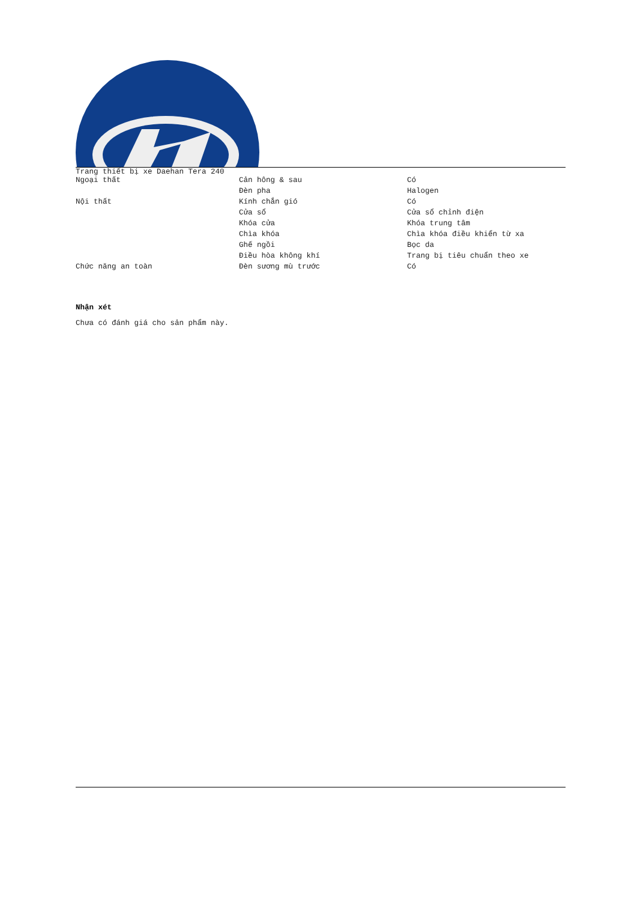Trang thiết bị xe Daehan Tera 240
| Ngoại thất | Cản hông & sau | Có |
| | Đèn pha | Halogen |
| Nội thất | Kính chắn gió | Có |
| | Cửa sổ | Cửa sổ chỉnh điện |
| | Khóa cửa | Khóa trung tâm |
| | Chìa khóa | Chìa khóa điều khiển từ xa |
| | Ghế ngồi | Bọc da |
| | Điều hòa không khí | Trang bị tiêu chuẩn theo xe |
| Chức năng an toàn | Đèn sương mù trước | Có |
Nhận xét
Chưa có đánh giá cho sản phẩm này.